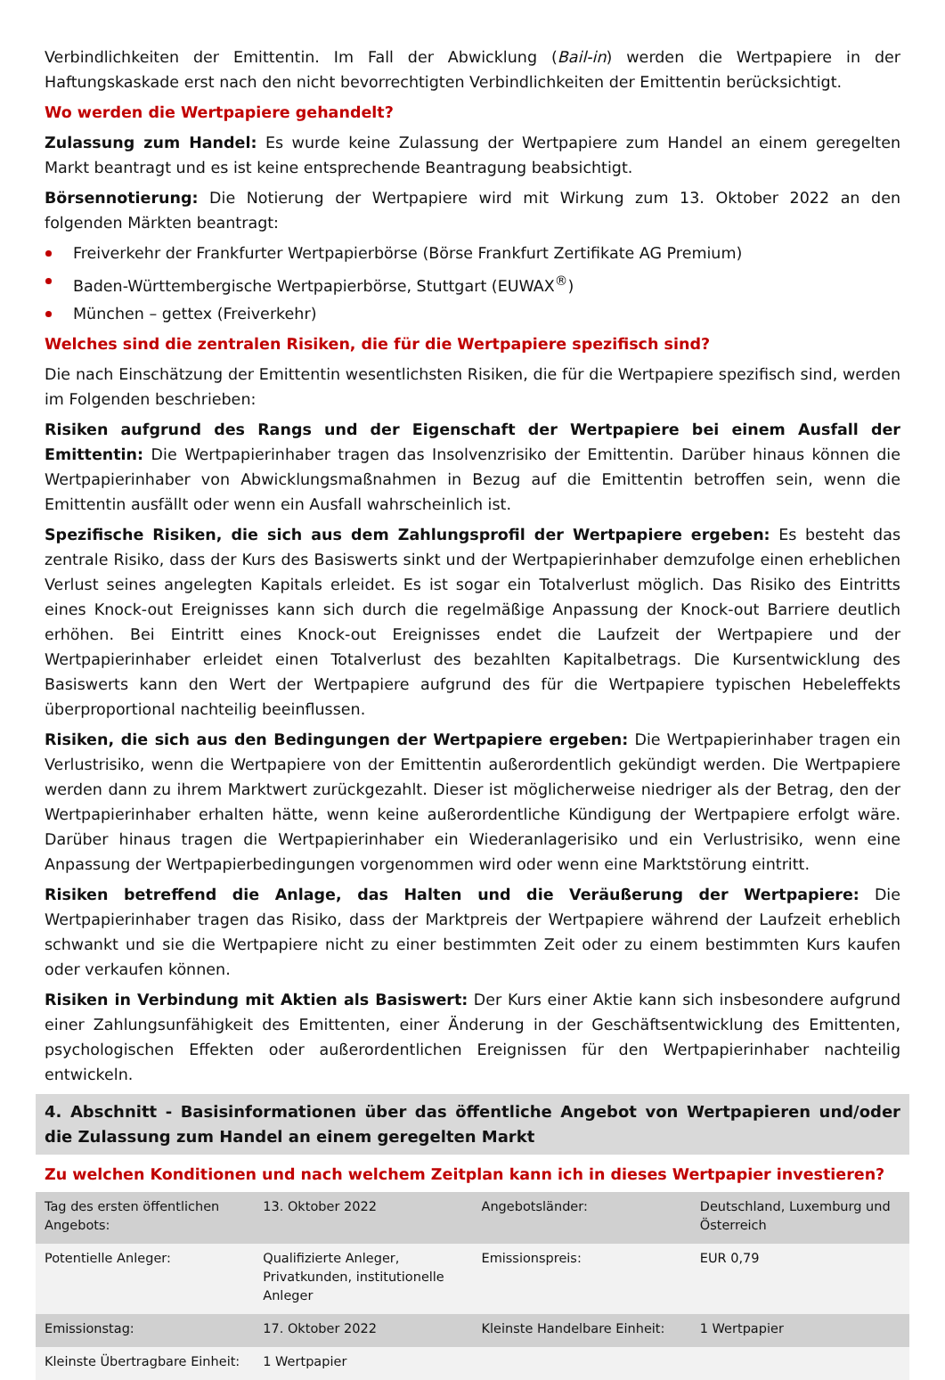Verbindlichkeiten der Emittentin. Im Fall der Abwicklung (Bail-in) werden die Wertpapiere in der Haftungskaskade erst nach den nicht bevorrechtigten Verbindlichkeiten der Emittentin berücksichtigt.
Wo werden die Wertpapiere gehandelt?
Zulassung zum Handel: Es wurde keine Zulassung der Wertpapiere zum Handel an einem geregelten Markt beantragt und es ist keine entsprechende Beantragung beabsichtigt.
Börsennotierung: Die Notierung der Wertpapiere wird mit Wirkung zum 13. Oktober 2022 an den folgenden Märkten beantragt:
Freiverkehr der Frankfurter Wertpapierbörse (Börse Frankfurt Zertifikate AG Premium)
Baden-Württembergische Wertpapierbörse, Stuttgart (EUWAX<sup>®</sup>)
München – gettex (Freiverkehr)
Welches sind die zentralen Risiken, die für die Wertpapiere spezifisch sind?
Die nach Einschätzung der Emittentin wesentlichsten Risiken, die für die Wertpapiere spezifisch sind, werden im Folgenden beschrieben:
Risiken aufgrund des Rangs und der Eigenschaft der Wertpapiere bei einem Ausfall der Emittentin: Die Wertpapierinhaber tragen das Insolvenzrisiko der Emittentin. Darüber hinaus können die Wertpapierinhaber von Abwicklungsmaßnahmen in Bezug auf die Emittentin betroffen sein, wenn die Emittentin ausfällt oder wenn ein Ausfall wahrscheinlich ist.
Spezifische Risiken, die sich aus dem Zahlungsprofil der Wertpapiere ergeben: Es besteht das zentrale Risiko, dass der Kurs des Basiswerts sinkt und der Wertpapierinhaber demzufolge einen erheblichen Verlust seines angelegten Kapitals erleidet. Es ist sogar ein Totalverlust möglich. Das Risiko des Eintritts eines Knock-out Ereignisses kann sich durch die regelmäßige Anpassung der Knock-out Barriere deutlich erhöhen. Bei Eintritt eines Knock-out Ereignisses endet die Laufzeit der Wertpapiere und der Wertpapierinhaber erleidet einen Totalverlust des bezahlten Kapitalbetrags. Die Kursentwicklung des Basiswerts kann den Wert der Wertpapiere aufgrund des für die Wertpapiere typischen Hebeleffekts überproportional nachteilig beeinflussen.
Risiken, die sich aus den Bedingungen der Wertpapiere ergeben: Die Wertpapierinhaber tragen ein Verlustrisiko, wenn die Wertpapiere von der Emittentin außerordentlich gekündigt werden. Die Wertpapiere werden dann zu ihrem Marktwert zurückgezahlt. Dieser ist möglicherweise niedriger als der Betrag, den der Wertpapierinhaber erhalten hätte, wenn keine außerordentliche Kündigung der Wertpapiere erfolgt wäre. Darüber hinaus tragen die Wertpapierinhaber ein Wiederanlagerisiko und ein Verlustrisiko, wenn eine Anpassung der Wertpapierbedingungen vorgenommen wird oder wenn eine Marktstörung eintritt.
Risiken betreffend die Anlage, das Halten und die Veräußerung der Wertpapiere: Die Wertpapierinhaber tragen das Risiko, dass der Marktpreis der Wertpapiere während der Laufzeit erheblich schwankt und sie die Wertpapiere nicht zu einer bestimmten Zeit oder zu einem bestimmten Kurs kaufen oder verkaufen können.
Risiken in Verbindung mit Aktien als Basiswert: Der Kurs einer Aktie kann sich insbesondere aufgrund einer Zahlungsunfähigkeit des Emittenten, einer Änderung in der Geschäftsentwicklung des Emittenten, psychologischen Effekten oder außerordentlichen Ereignissen für den Wertpapierinhaber nachteilig entwickeln.
4. Abschnitt - Basisinformationen über das öffentliche Angebot von Wertpapieren und/oder die Zulassung zum Handel an einem geregelten Markt
Zu welchen Konditionen und nach welchem Zeitplan kann ich in dieses Wertpapier investieren?
| Tag des ersten öffentlichen Angebots: | 13. Oktober 2022 | Angebotsländer: | Deutschland, Luxemburg und Österreich |
| Potentielle Anleger: | Qualifizierte Anleger, Privatkunden, institutionelle Anleger | Emissionspreis: | EUR 0,79 |
| Emissionstag: | 17. Oktober 2022 | Kleinste Handelbare Einheit: | 1 Wertpapier |
| Kleinste Übertragbare Einheit: | 1 Wertpapier | | |